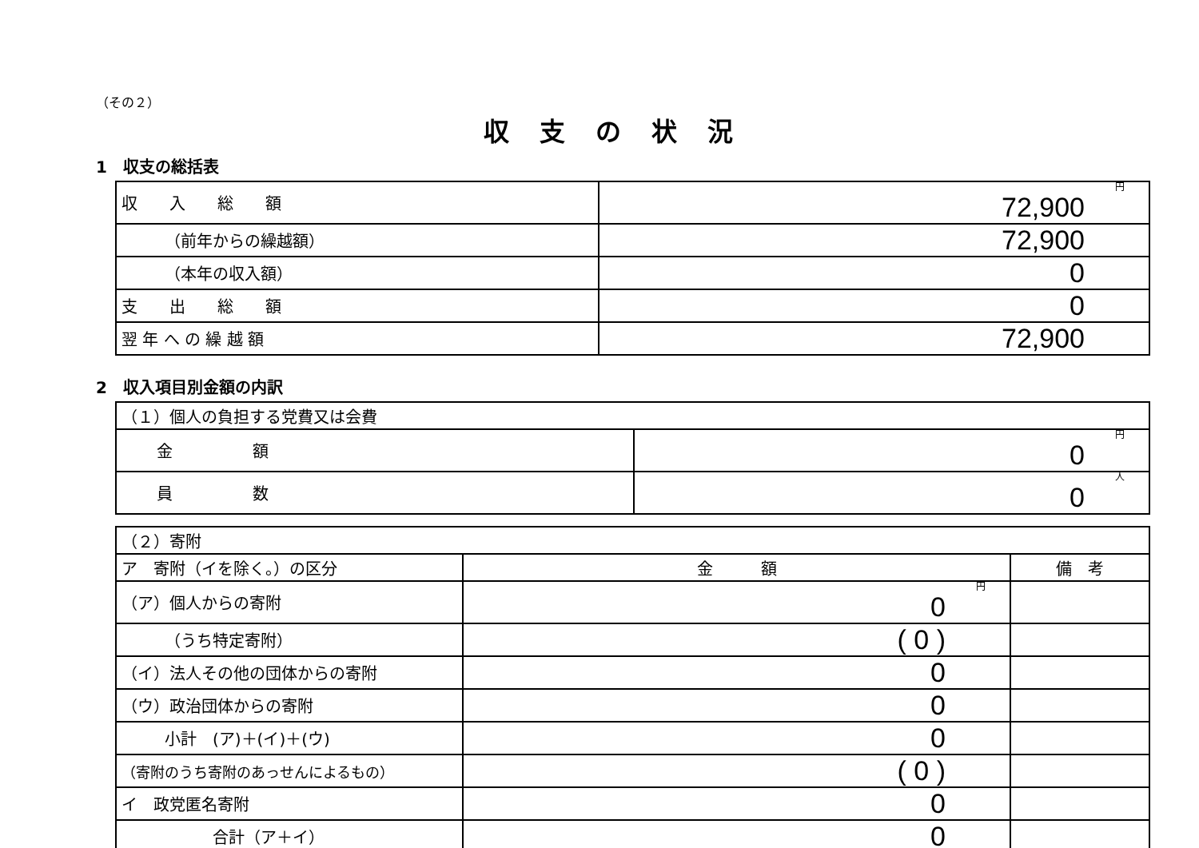（その２）
収支の状況
1　収支の総括表
| 収 入 総 額 | 円 72,900 |
| （前年からの繰越額） | 72,900 |
| （本年の収入額） | 0 |
| 支 出 総 額 | 0 |
| 翌 年 へ の 繰 越 額 | 72,900 |
2　収入項目別金額の内訳
| （１）個人の負担する党費又は会費 | |
| 金 額 | 円 0 |
| 員 数 | 人 0 |
| （２）寄附 | | |
| ア 寄附（イを除く。）の区分 | 金 額 | 備 考 |
| （ア）個人からの寄附 | 円 0 | |
| （うち特定寄附） | ( 0 ) | |
| （イ）法人その他の団体からの寄附 | 0 | |
| （ウ）政治団体からの寄附 | 0 | |
| 小計 (ア)＋(イ)＋(ウ) | 0 | |
| （寄附のうち寄附のあっせんによるもの） | ( 0 ) | |
| イ 政党匿名寄附 | 0 | |
| 合計（ア＋イ） | 0 | |